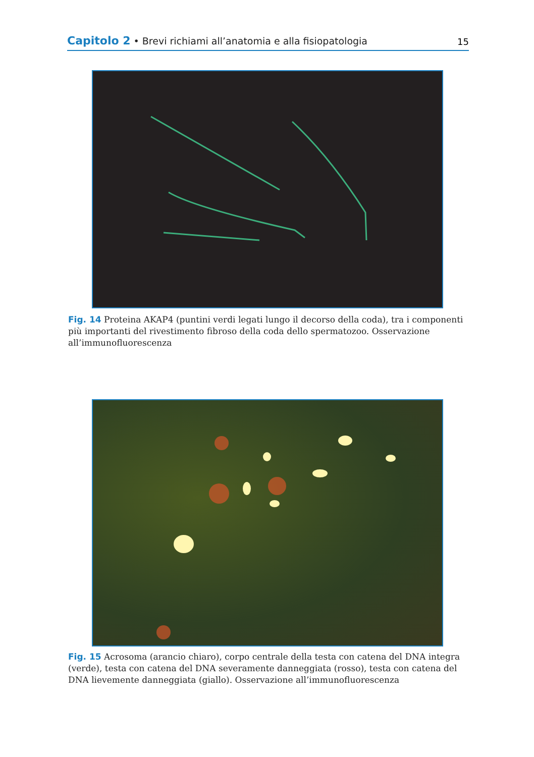Capitolo 2 • Brevi richiami all’anatomia e alla fisiopatologia
15
Fig. 14 Proteina AKAP4 (puntini verdi legati lungo il decorso della coda), tra i componenti più importanti del rivestimento fibroso della coda dello spermatozoo. Osservazione all’immunofluorescenza
Fig. 15 Acrosoma (arancio chiaro), corpo centrale della testa con catena del DNA integra (verde), testa con catena del DNA severamente danneggiata (rosso), testa con catena del DNA lievemente danneggiata (giallo). Osservazione all’immunofluorescenza